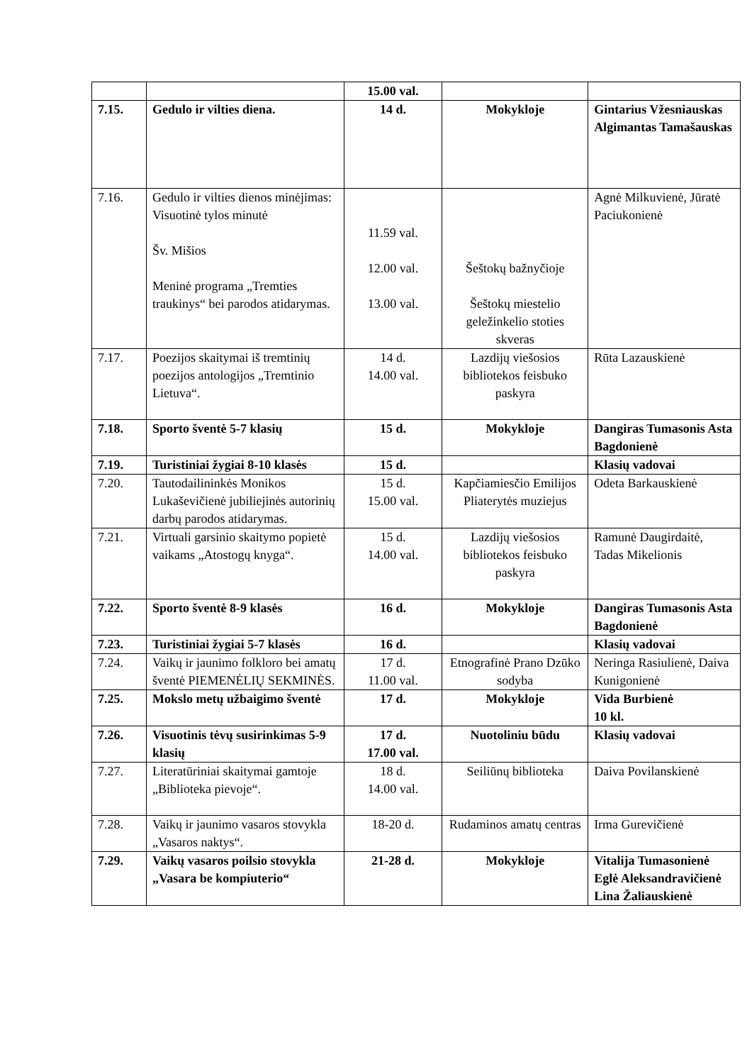| | | 15.00 val. | | |
| 7.15. | Gedulo ir vilties diena. | 14 d. | Mokykloje | Gintarius Vžesniauskas Algimantas Tamašauskas |
| 7.16. | Gedulo ir vilties dienos minėjimas: Visuotinė tylos minutė Šv. Mišios Meninė programa „Tremties traukinys“ bei parodos atidarymas. | 11.59 val. 12.00 val. 13.00 val. | Šeštokų bažnyčioje Šeštokų miestelio geležinkelio stoties skveras | Agnė Milkuvienė, Jūratė Paciukonienė |
| 7.17. | Poezijos skaitymai iš tremtinių poezijos antologijos „Tremtinio Lietuva“. | 14 d. 14.00 val. | Lazdijų viešosios bibliotekos feisbuko paskyra | Rūta Lazauskienė |
| 7.18. | Sporto šventė 5-7 klasių | 15 d. | Mokykloje | Dangiras Tumasonis Asta Bagdonienė |
| 7.19. | Turistiniai žygiai 8-10 klasės | 15 d. | | Klasių vadovai |
| 7.20. | Tautodailininkės Monikos Lukaševičienė jubiliejinės autorinių darbų parodos atidarymas. | 15 d. 15.00 val. | Kapčiamiesčio Emilijos Pliaterytės muziejus | Odeta Barkauskienė |
| 7.21. | Virtuali garsinio skaitymo popietė vaikams „Atostogų knyga“. | 15 d. 14.00 val. | Lazdijų viešosios bibliotekos feisbuko paskyra | Ramunė Daugirdaitė, Tadas Mikelionis |
| 7.22. | Sporto šventė 8-9 klasės | 16 d. | Mokykloje | Dangiras Tumasonis Asta Bagdonienė |
| 7.23. | Turistiniai žygiai 5-7 klasės | 16 d. | | Klasių vadovai |
| 7.24. | Vaikų ir jaunimo folkloro bei amatų šventė PIEMENĖLIŲ SEKMINĖS. | 17 d. 11.00 val. | Etnografinė Prano Dzūko sodyba | Neringa Rasiulienė, Daiva Kunigonienė |
| 7.25. | Mokslo metų užbaigimo šventė | 17 d. | Mokykloje | Vida Burbienė 10 kl. |
| 7.26. | Visuotinis tėvų susirinkimas 5-9 klasių | 17 d. 17.00 val. | Nuotoliniu būdu | Klasių vadovai |
| 7.27. | Literatūriniai skaitymai gamtoje „Biblioteka pievoje“. | 18 d. 14.00 val. | Seiliūnų biblioteka | Daiva Povilanskienė |
| 7.28. | Vaikų ir jaunimo vasaros stovykla „Vasaros naktys“. | 18-20 d. | Rudaminos amatų centras | Irma Gurevičienė |
| 7.29. | Vaikų vasaros poilsio stovykla „Vasara be kompiuterio“ | 21-28 d. | Mokykloje | Vitalija Tumasonienė Eglė Aleksandravičienė Lina Žaliauskienė |